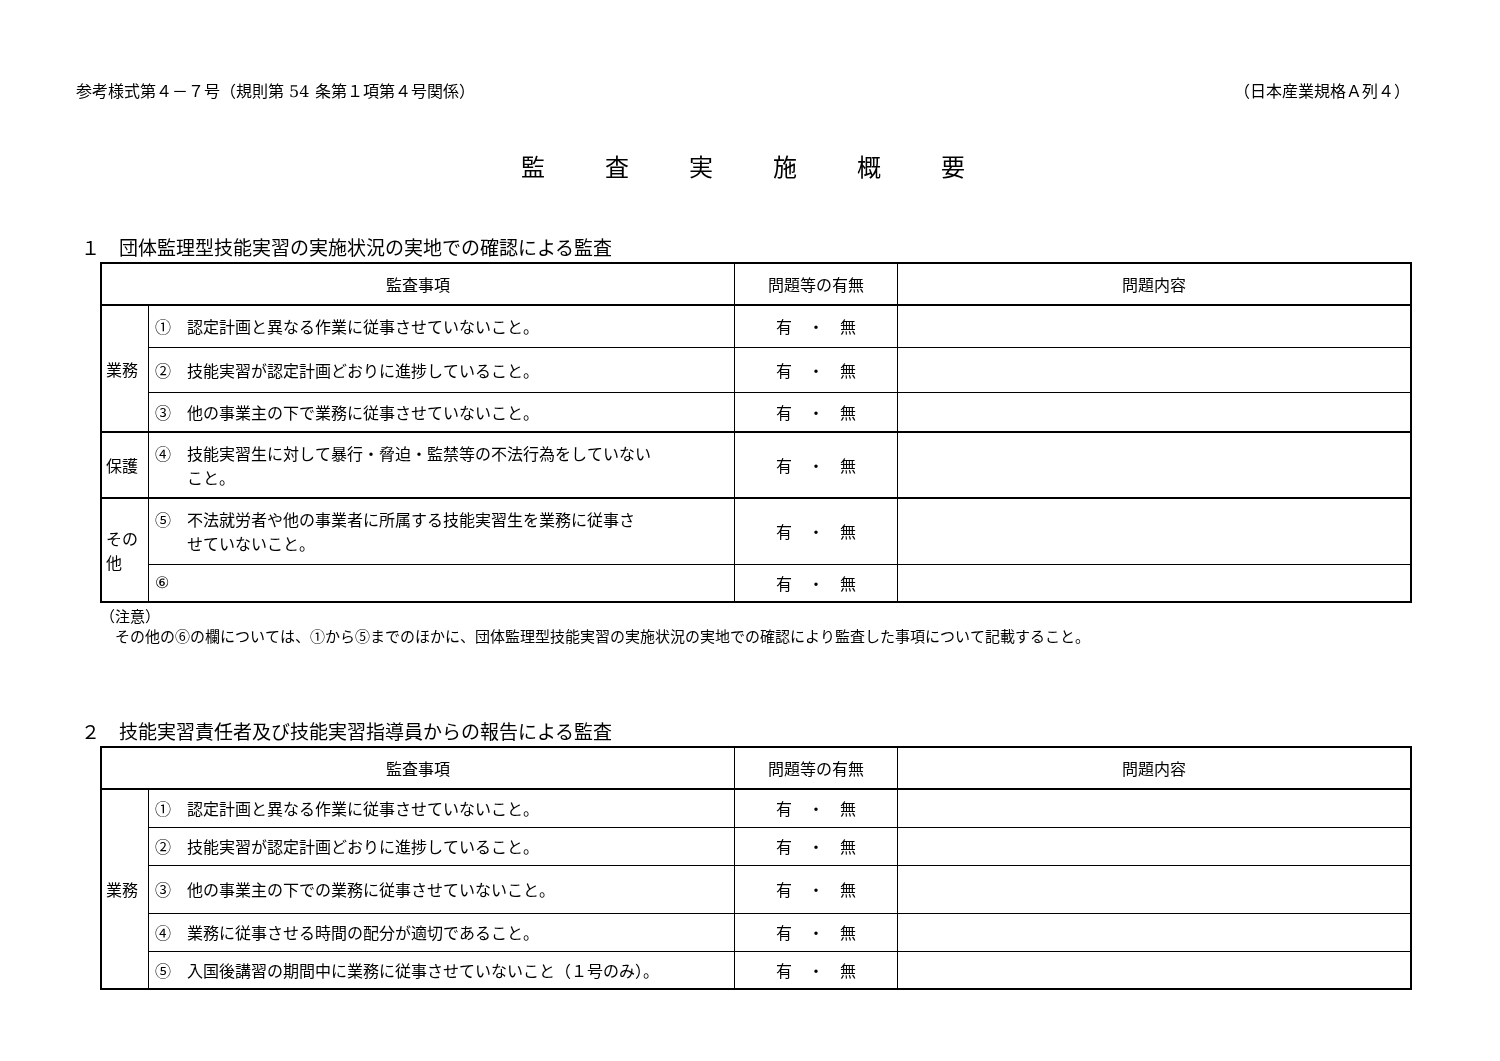参考様式第４－７号（規則第 54 条第１項第４号関係） （日本産業規格Ａ列４）
監査実施概要
１　団体監理型技能実習の実施状況の実地での確認による監査
| 監査事項 | | 問題等の有無 | 問題内容 |
| --- | --- | --- | --- |
| 業務 | ① 認定計画と異なる作業に従事させていないこと。 | 有 ・ 無 | |
| | ② 技能実習が認定計画どおりに進捗していること。 | 有 ・ 無 | |
| | ③ 他の事業主の下で業務に従事させていないこと。 | 有 ・ 無 | |
| 保護 | ④ 技能実習生に対して暴行・脅迫・監禁等の不法行為をしていない こと。 | 有 ・ 無 | |
| その 他 | ⑤ 不法就労者や他の事業者に所属する技能実習生を業務に従事さ せていないこと。 | 有 ・ 無 | |
| | ⑥ | 有 ・ 無 | |
（注意）
　その他の⑥の欄については、①から⑤までのほかに、団体監理型技能実習の実施状況の実地での確認により監査した事項について記載すること。
２　技能実習責任者及び技能実習指導員からの報告による監査
| 監査事項 | | 問題等の有無 | 問題内容 |
| --- | --- | --- | --- |
| 業務 | ① 認定計画と異なる作業に従事させていないこと。 | 有 ・ 無 | |
| | ② 技能実習が認定計画どおりに進捗していること。 | 有 ・ 無 | |
| | ③ 他の事業主の下での業務に従事させていないこと。 | 有 ・ 無 | |
| | ④ 業務に従事させる時間の配分が適切であること。 | 有 ・ 無 | |
| | ⑤ 入国後講習の期間中に業務に従事させていないこと（１号のみ）。 | 有 ・ 無 | |